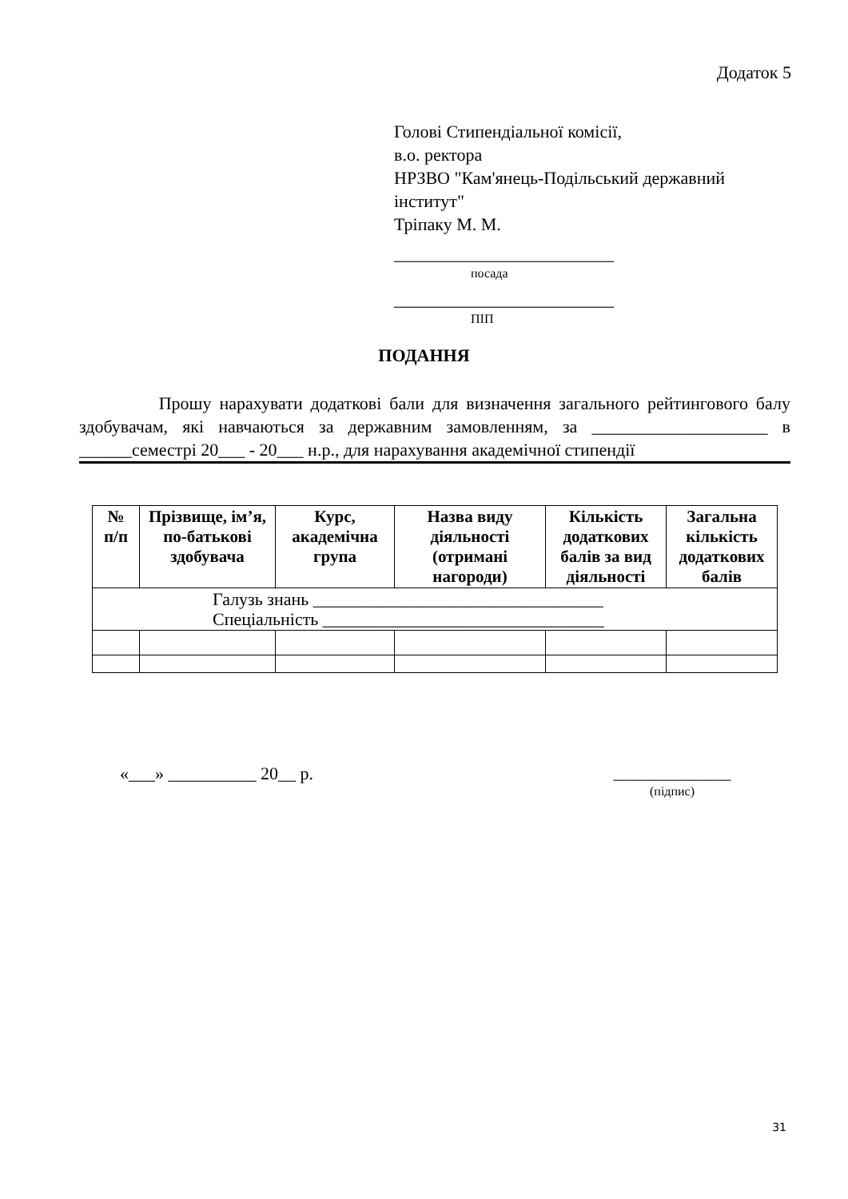Додаток 5
Голові Стипендіальної комісії,
в.о. ректора
НРЗВО "Кам'янець-Подільський державний інститут"
Тріпаку М. М.
_________________________
посада
_________________________
ПІП
ПОДАННЯ
Прошу нарахувати додаткові бали для визначення загального рейтингового балу здобувачам, які навчаються за державним замовленням, за ____________________ в ______семестрі 20___ - 20___ н.р., для нарахування академічної стипендії
| № п/п | Прізвище, ім’я, по-батькові здобувача | Курс, академічна група | Назва виду діяльності (отримані нагороди) | Кількість додаткових балів за вид діяльності | Загальна кількість додаткових балів |
| --- | --- | --- | --- | --- | --- |
| Галузь знань _________________________________ Спеціальність ________________________________ | | | | | |
«___» __________ 20__ р.
______________
(підпис)
31